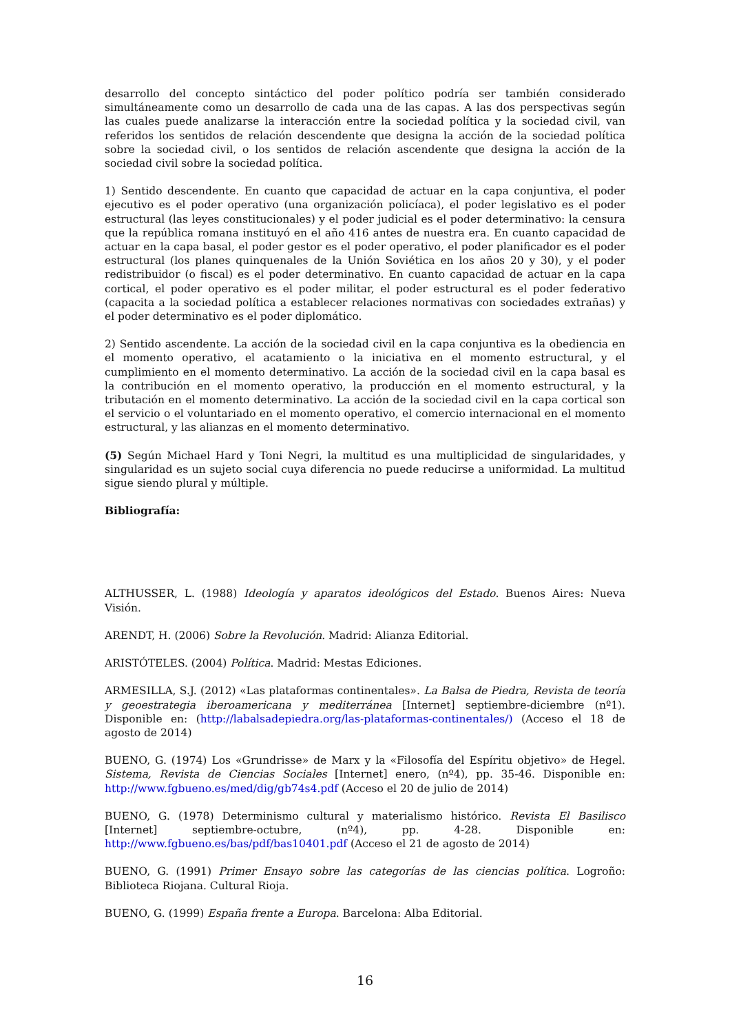desarrollo del concepto sintáctico del poder político podría ser también considerado simultáneamente como un desarrollo de cada una de las capas. A las dos perspectivas según las cuales puede analizarse la interacción entre la sociedad política y la sociedad civil, van referidos los sentidos de relación descendente que designa la acción de la sociedad política sobre la sociedad civil, o los sentidos de relación ascendente que designa la acción de la sociedad civil sobre la sociedad política.
1) Sentido descendente. En cuanto que capacidad de actuar en la capa conjuntiva, el poder ejecutivo es el poder operativo (una organización policíaca), el poder legislativo es el poder estructural (las leyes constitucionales) y el poder judicial es el poder determinativo: la censura que la república romana instituyó en el año 416 antes de nuestra era. En cuanto capacidad de actuar en la capa basal, el poder gestor es el poder operativo, el poder planificador es el poder estructural (los planes quinquenales de la Unión Soviética en los años 20 y 30), y el poder redistribuidor (o fiscal) es el poder determinativo. En cuanto capacidad de actuar en la capa cortical, el poder operativo es el poder militar, el poder estructural es el poder federativo (capacita a la sociedad política a establecer relaciones normativas con sociedades extrañas) y el poder determinativo es el poder diplomático.
2) Sentido ascendente. La acción de la sociedad civil en la capa conjuntiva es la obediencia en el momento operativo, el acatamiento o la iniciativa en el momento estructural, y el cumplimiento en el momento determinativo. La acción de la sociedad civil en la capa basal es la contribución en el momento operativo, la producción en el momento estructural, y la tributación en el momento determinativo. La acción de la sociedad civil en la capa cortical son el servicio o el voluntariado en el momento operativo, el comercio internacional en el momento estructural, y las alianzas en el momento determinativo.
(5) Según Michael Hard y Toni Negri, la multitud es una multiplicidad de singularidades, y singularidad es un sujeto social cuya diferencia no puede reducirse a uniformidad. La multitud sigue siendo plural y múltiple.
Bibliografía:
ALTHUSSER, L. (1988) Ideología y aparatos ideológicos del Estado. Buenos Aires: Nueva Visión.
ARENDT, H. (2006) Sobre la Revolución. Madrid: Alianza Editorial.
ARISTÓTELES. (2004) Política. Madrid: Mestas Ediciones.
ARMESILLA, S.J. (2012) «Las plataformas continentales». La Balsa de Piedra, Revista de teoría y geoestrategia iberoamericana y mediterránea [Internet] septiembre-diciembre (nº1). Disponible en: (http://labalsadepiedra.org/las-plataformas-continentales/) (Acceso el 18 de agosto de 2014)
BUENO, G. (1974) Los «Grundrisse» de Marx y la «Filosofía del Espíritu objetivo» de Hegel. Sistema, Revista de Ciencias Sociales [Internet] enero, (nº4), pp. 35-46. Disponible en: http://www.fgbueno.es/med/dig/gb74s4.pdf (Acceso el 20 de julio de 2014)
BUENO, G. (1978) Determinismo cultural y materialismo histórico. Revista El Basilisco [Internet] septiembre-octubre, (nº4), pp. 4-28. Disponible en: http://www.fgbueno.es/bas/pdf/bas10401.pdf (Acceso el 21 de agosto de 2014)
BUENO, G. (1991) Primer Ensayo sobre las categorías de las ciencias política. Logroño: Biblioteca Riojana. Cultural Rioja.
BUENO, G. (1999) España frente a Europa. Barcelona: Alba Editorial.
16